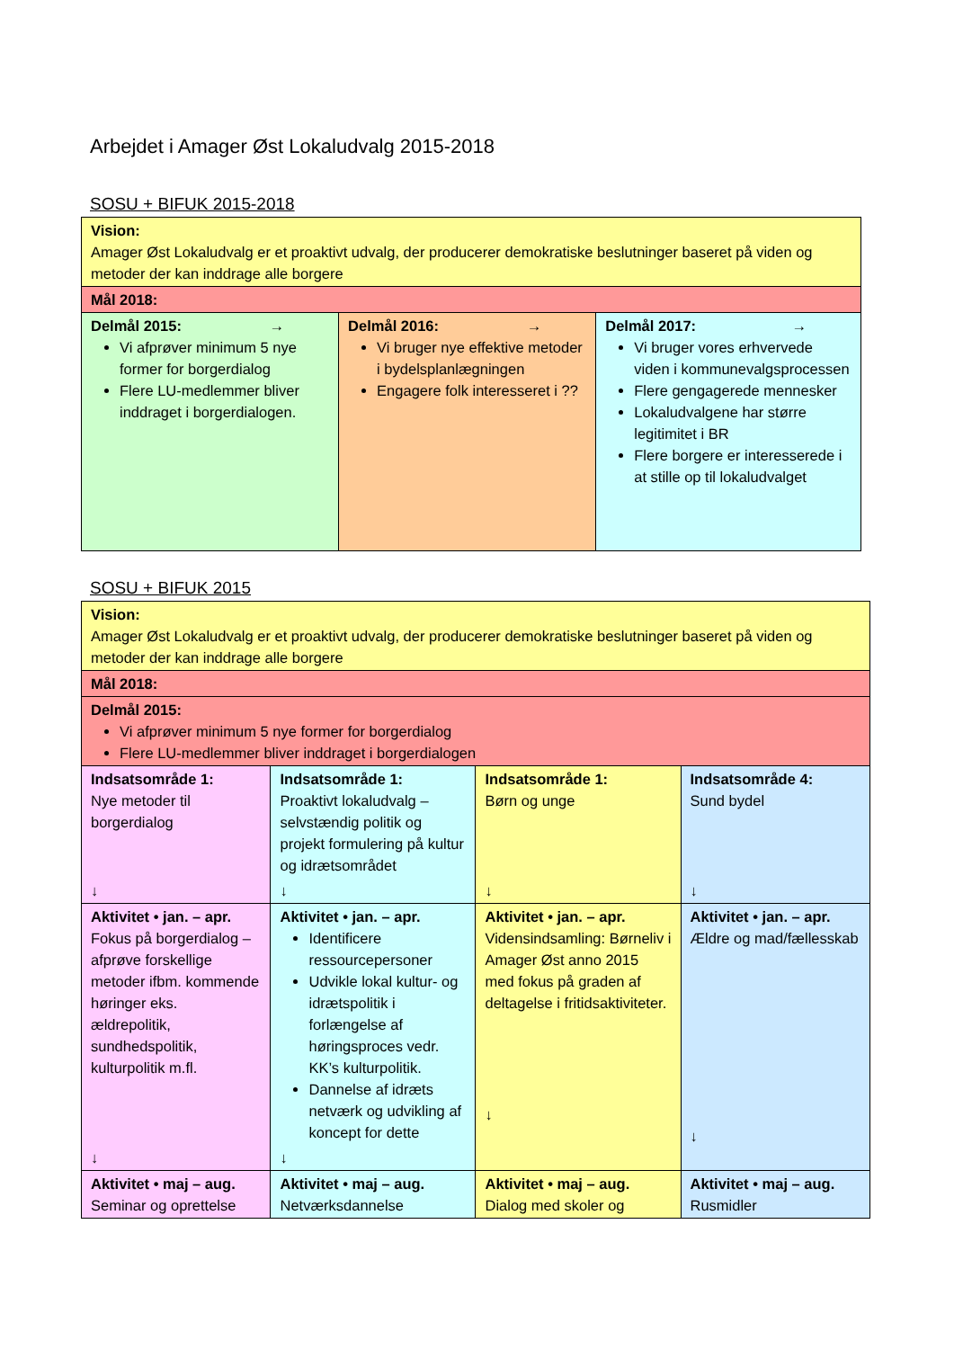Arbejdet i Amager Øst Lokaludvalg 2015-2018
SOSU + BIFUK 2015-2018
| Vision: Amager Øst Lokaludvalg er et proaktivt udvalg, der producerer demokratiske beslutninger baseret på viden og metoder der kan inddrage alle borgere | | |
| Mål 2018: | | |
| Delmål 2015: → Vi afprøver minimum 5 nye former for borgerdialog Flere LU-medlemmer bliver inddraget i borgerdialogen. | Delmål 2016: → Vi bruger nye effektive metoder i bydelsplanlægningen Engagere folk interesseret i ?? | Delmål 2017: → Vi bruger vores erhvervede viden i kommunevalgsprocessen Flere gengagerede mennesker Lokaludvalgene har større legitimitet i BR Flere borgere er interesserede i at stille op til lokaludvalget |
SOSU + BIFUK 2015
| Vision: Amager Øst Lokaludvalg er et proaktivt udvalg, der producerer demokratiske beslutninger baseret på viden og metoder der kan inddrage alle borgere | | | |
| Mål 2018: | | | |
| Delmål 2015: Vi afprøver minimum 5 nye former for borgerdialog Flere LU-medlemmer bliver inddraget i borgerdialogen | | | |
| Indsatsområde 1: Nye metoder til borgerdialog ↓ | Indsatsområde 1: Proaktivt lokaludvalg – selvstændig politik og projekt formulering på kultur og idrætsområdet ↓ | Indsatsområde 1: Børn og unge ↓ | Indsatsområde 4: Sund bydel ↓ |
| Aktivitet • jan. – apr. Fokus på borgerdialog – afprøve forskellige metoder ifbm. kommende høringer eks. ældrepolitik, sundhedspolitik, kulturpolitik m.fl. ↓ | Aktivitet • jan. – apr. Identificere ressourcepersoner Udvikle lokal kultur- og idrætspolitik i forlængelse af høringsproces vedr. KK’s kulturpolitik. Dannelse af idræts netværk og udvikling af koncept for dette ↓ | Aktivitet • jan. – apr. Vidensindsamling: Børneliv i Amager Øst anno 2015 med fokus på graden af deltagelse i fritidsaktiviteter. ↓ | Aktivitet • jan. – apr. Ældre og mad/fællesskab ↓ |
| Aktivitet • maj – aug. Seminar og oprettelse | Aktivitet • maj – aug. Netværksdannelse | Aktivitet • maj – aug. Dialog med skoler og | Aktivitet • maj – aug. Rusmidler |